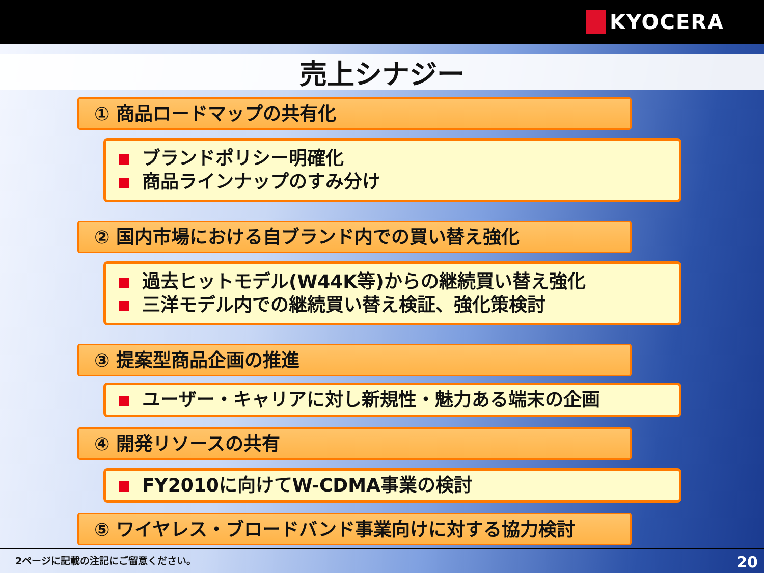KYOCERA
売上シナジー
① 商品ロードマップの共有化
ブランドポリシー明確化
商品ラインナップのすみ分け
② 国内市場における自ブランド内での買い替え強化
過去ヒットモデル(W44K等)からの継続買い替え強化
三洋モデル内での継続買い替え検証、強化策検討
③ 提案型商品企画の推進
ユーザー・キャリアに対し新規性・魅力ある端末の企画
④ 開発リソースの共有
FY2010に向けてW-CDMA事業の検討
⑤ ワイヤレス・ブロードバンド事業向けに対する協力検討
2ページに記載の注記にご留意ください。 20